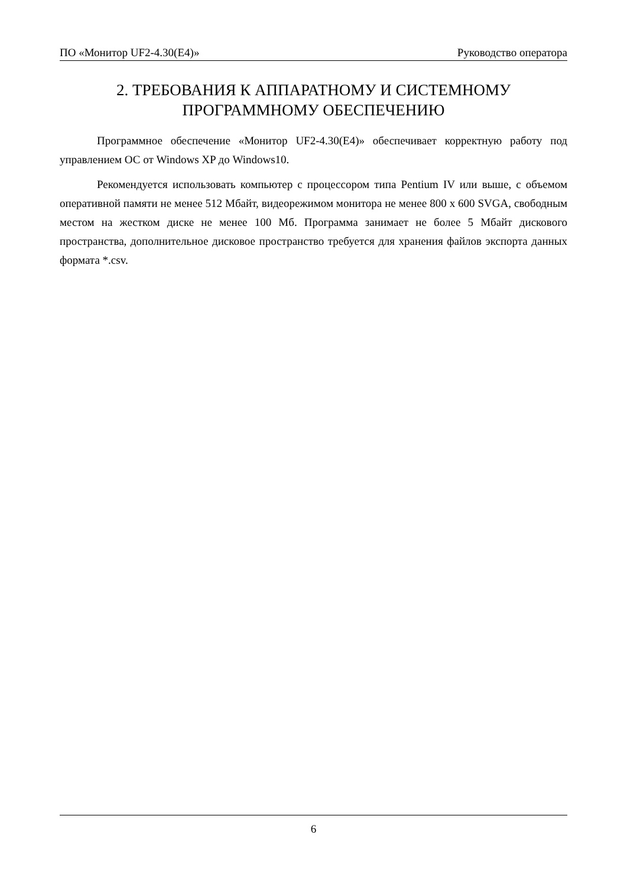ПО «Монитор UF2-4.30(E4)» Руководство оператора
2. ТРЕБОВАНИЯ К АППАРАТНОМУ И СИСТЕМНОМУ ПРОГРАММНОМУ ОБЕСПЕЧЕНИЮ
Программное обеспечение «Монитор UF2-4.30(E4)» обеспечивает корректную работу под управлением ОС от Windows XP до Windows10.
Рекомендуется использовать компьютер с процессором типа Pentium IV или выше, с объемом оперативной памяти не менее 512 Мбайт, видеорежимом монитора не менее 800 x 600 SVGA, свободным местом на жестком диске не менее 100 Мб. Программа занимает не более 5 Мбайт дискового пространства, дополнительное дисковое пространство требуется для хранения файлов экспорта данных формата *.csv.
6